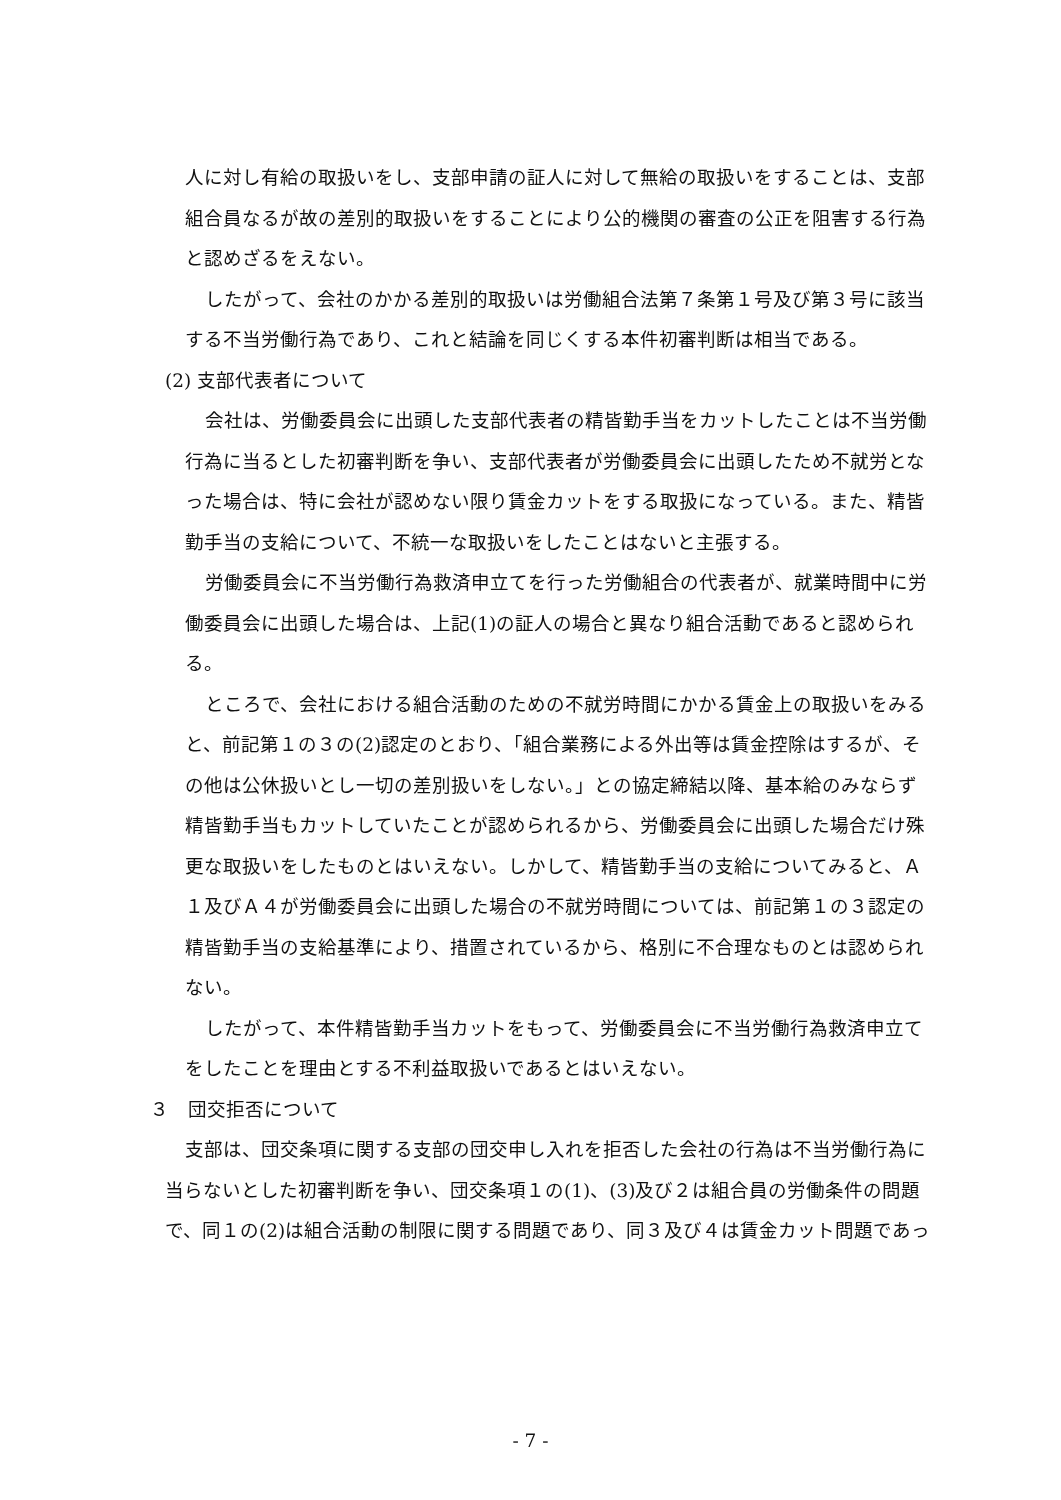人に対し有給の取扱いをし、支部申請の証人に対して無給の取扱いをすることは、支部組合員なるが故の差別的取扱いをすることにより公的機関の審査の公正を阻害する行為と認めざるをえない。
したがって、会社のかかる差別的取扱いは労働組合法第７条第１号及び第３号に該当する不当労働行為であり、これと結論を同じくする本件初審判断は相当である。
(2) 支部代表者について
会社は、労働委員会に出頭した支部代表者の精皆勤手当をカットしたことは不当労働行為に当るとした初審判断を争い、支部代表者が労働委員会に出頭したため不就労となった場合は、特に会社が認めない限り賃金カットをする取扱になっている。また、精皆勤手当の支給について、不統一な取扱いをしたことはないと主張する。
労働委員会に不当労働行為救済申立てを行った労働組合の代表者が、就業時間中に労働委員会に出頭した場合は、上記(1)の証人の場合と異なり組合活動であると認められる。
ところで、会社における組合活動のための不就労時間にかかる賃金上の取扱いをみると、前記第１の３の(2)認定のとおり、「組合業務による外出等は賃金控除はするが、その他は公休扱いとし一切の差別扱いをしない。」との協定締結以降、基本給のみならず精皆勤手当もカットしていたことが認められるから、労働委員会に出頭した場合だけ殊更な取扱いをしたものとはいえない。しかして、精皆勤手当の支給についてみると、Ａ１及びＡ４が労働委員会に出頭した場合の不就労時間については、前記第１の３認定の精皆勤手当の支給基準により、措置されているから、格別に不合理なものとは認められない。
したがって、本件精皆勤手当カットをもって、労働委員会に不当労働行為救済申立てをしたことを理由とする不利益取扱いであるとはいえない。
３　団交拒否について
支部は、団交条項に関する支部の団交申し入れを拒否した会社の行為は不当労働行為に当らないとした初審判断を争い、団交条項１の(1)、(3)及び２は組合員の労働条件の問題で、同１の(2)は組合活動の制限に関する問題であり、同３及び４は賃金カット問題であっ
- 7 -